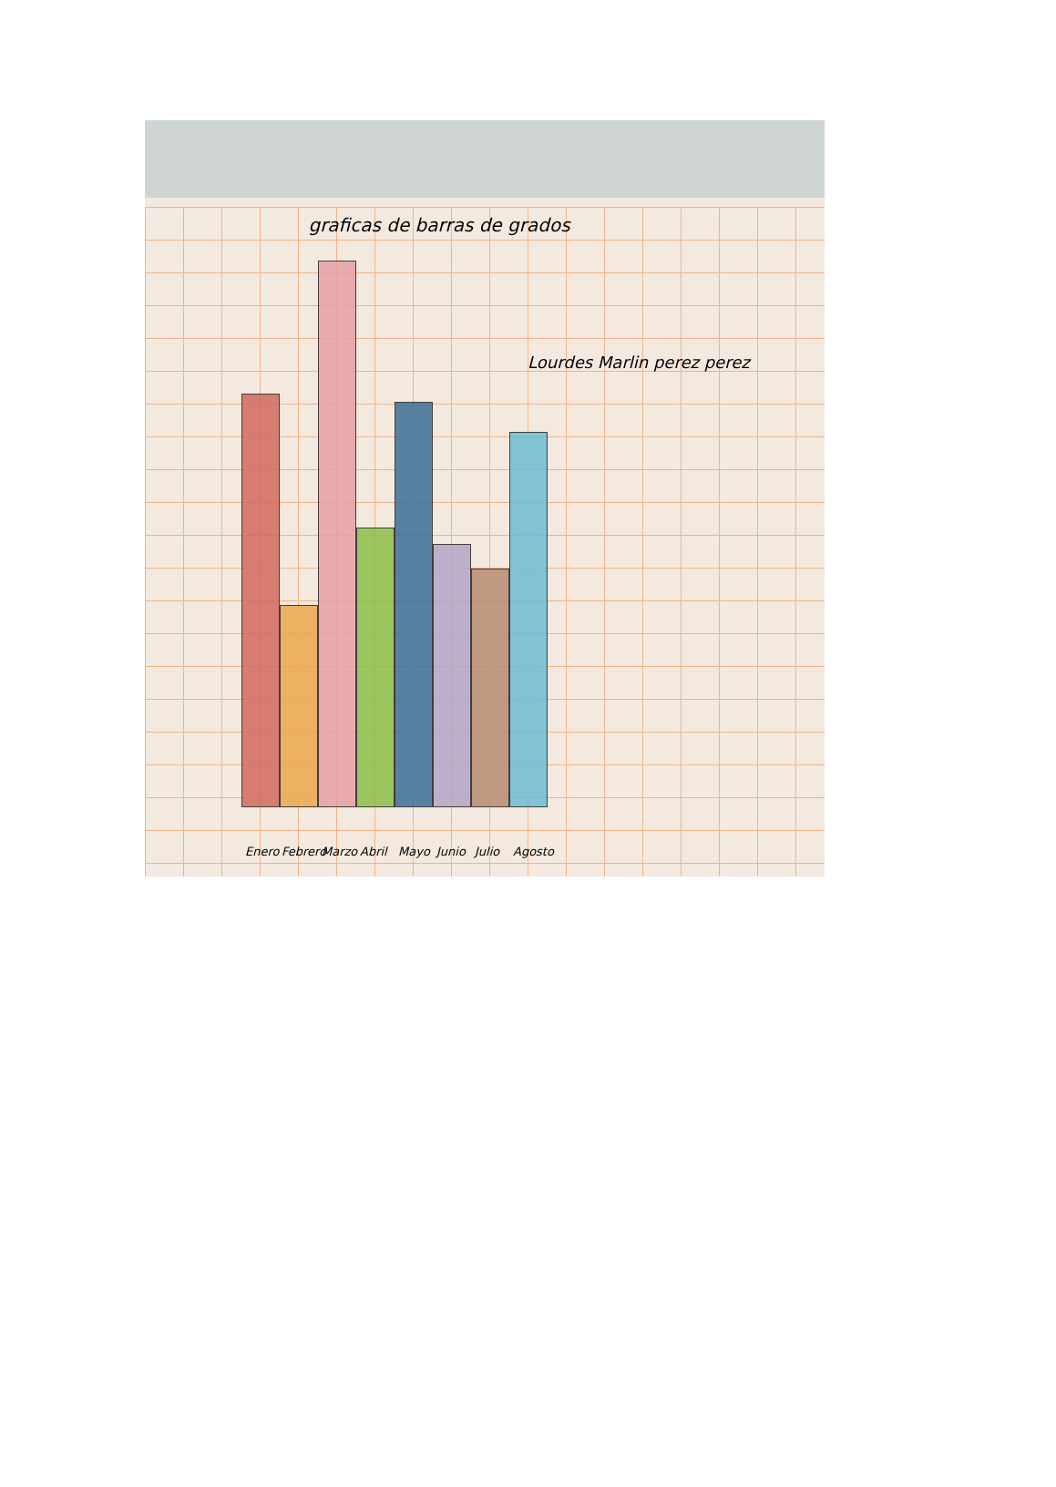graficas de barras de grados
Lourdes Marlin perez perez
Enero Febrero Marzo Abril Mayo Junio Julio Agosto